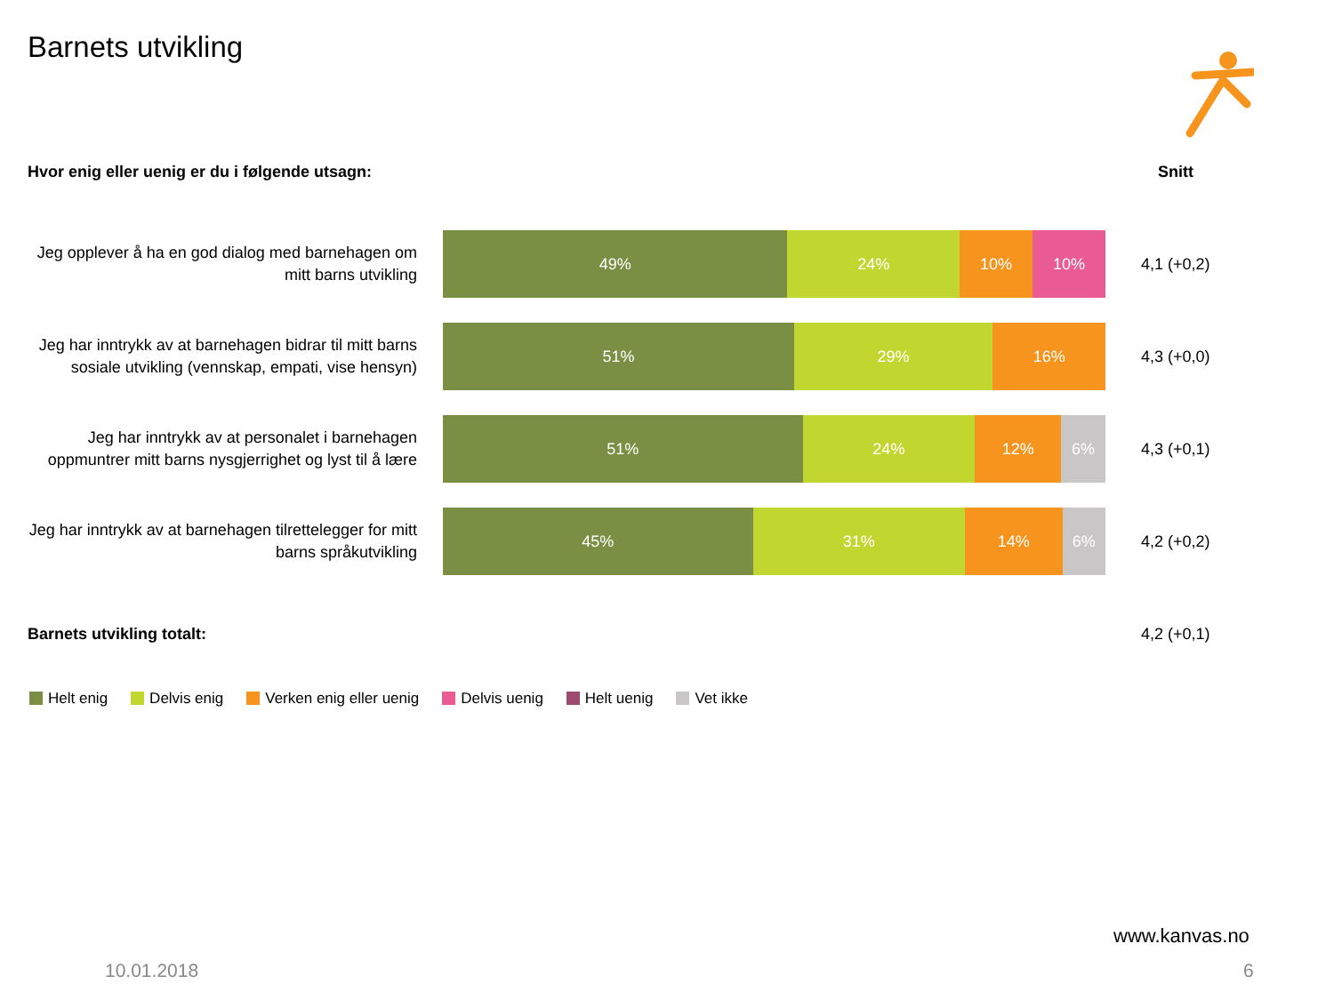Barnets utvikling
Hvor enig eller uenig er du i følgende utsagn:
Snitt
Jeg opplever å ha en god dialog med barnehagen om mitt barns utvikling
49% 24% 10% 10%
4,1 (+0,2)
Jeg har inntrykk av at barnehagen bidrar til mitt barns sosiale utvikling (vennskap, empati, vise hensyn)
51% 29% 16%
4,3 (+0,0)
Jeg har inntrykk av at personalet i barnehagen oppmuntrer mitt barns nysgjerrighet og lyst til å lære
51% 24% 12% 6%
4,3 (+0,1)
Jeg har inntrykk av at barnehagen tilrettelegger for mitt barns språkutvikling
45% 31% 14% 6%
4,2 (+0,2)
Barnets utvikling totalt: 4,2 (+0,1)
Helt enig Delvis enig Verken enig eller uenig Delvis uenig Helt uenig Vet ikke
www.kanvas.no
10.01.2018 6